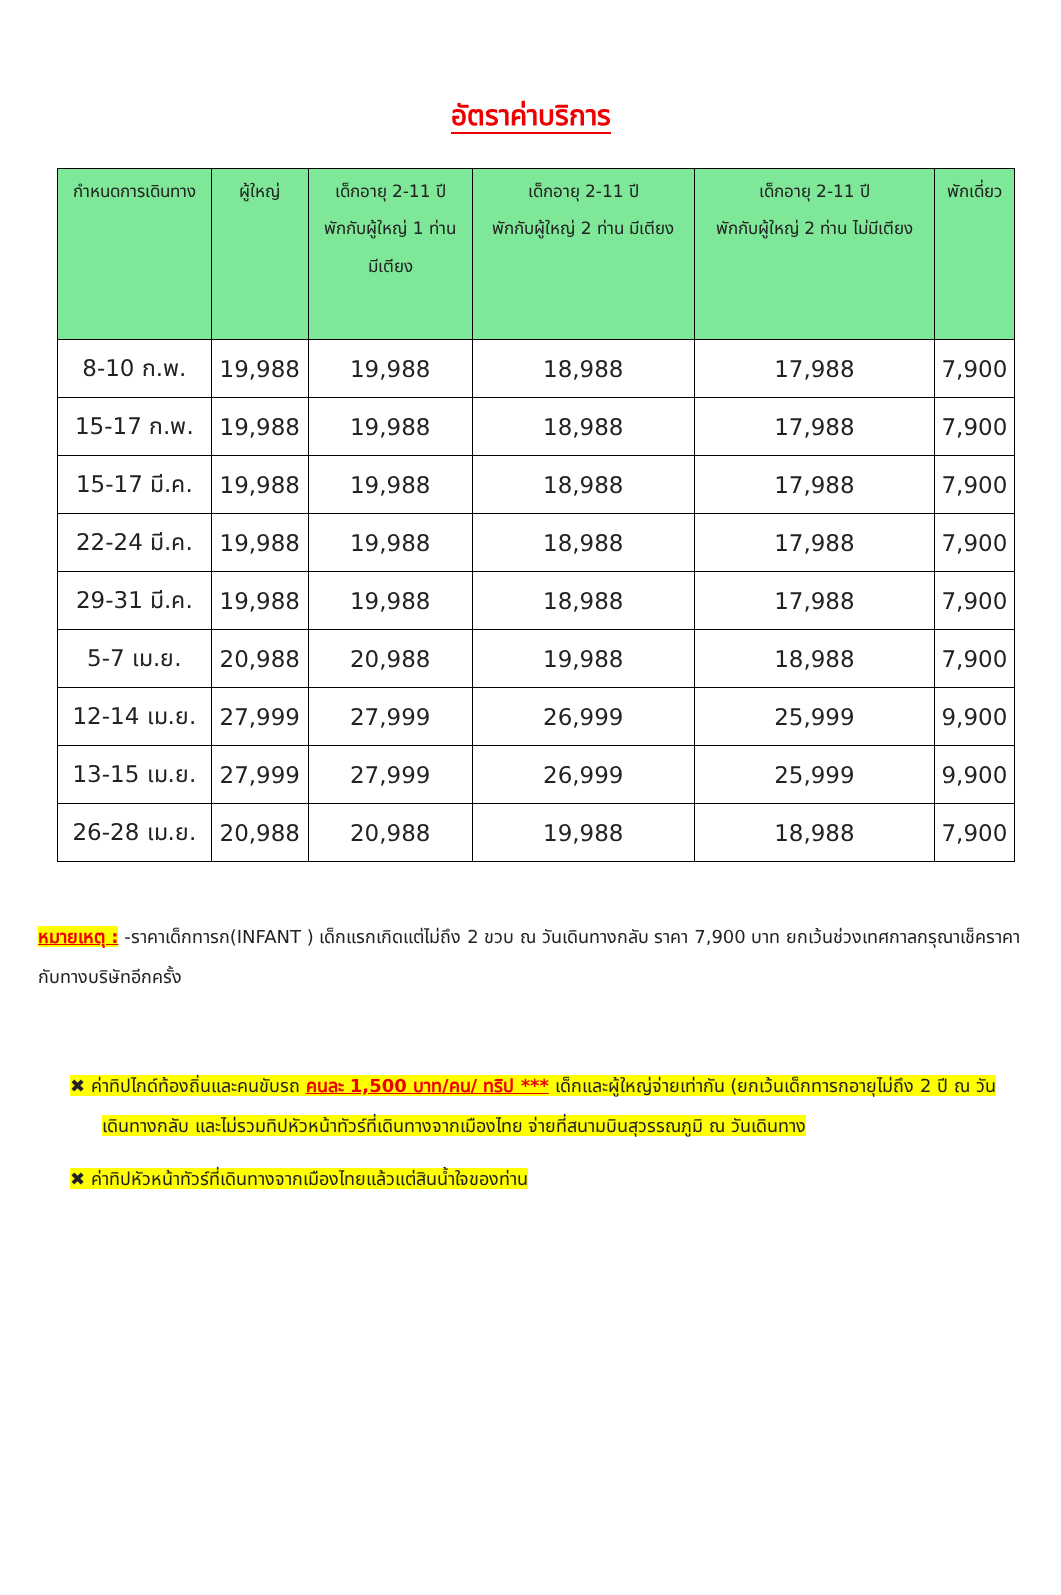อัตราค่าบริการ
| กำหนดการเดินทาง | ผู้ใหญ่ | เด็กอายุ 2-11 ปี พักกับผู้ใหญ่ 1 ท่าน มีเตียง | เด็กอายุ 2-11 ปี พักกับผู้ใหญ่ 2 ท่าน มีเตียง | เด็กอายุ 2-11 ปี พักกับผู้ใหญ่ 2 ท่าน ไม่มีเตียง | พักเดี่ยว |
| --- | --- | --- | --- | --- | --- |
| 8-10 ก.พ. | 19,988 | 19,988 | 18,988 | 17,988 | 7,900 |
| 15-17 ก.พ. | 19,988 | 19,988 | 18,988 | 17,988 | 7,900 |
| 15-17 มี.ค. | 19,988 | 19,988 | 18,988 | 17,988 | 7,900 |
| 22-24 มี.ค. | 19,988 | 19,988 | 18,988 | 17,988 | 7,900 |
| 29-31 มี.ค. | 19,988 | 19,988 | 18,988 | 17,988 | 7,900 |
| 5-7 เม.ย. | 20,988 | 20,988 | 19,988 | 18,988 | 7,900 |
| 12-14 เม.ย. | 27,999 | 27,999 | 26,999 | 25,999 | 9,900 |
| 13-15 เม.ย. | 27,999 | 27,999 | 26,999 | 25,999 | 9,900 |
| 26-28 เม.ย. | 20,988 | 20,988 | 19,988 | 18,988 | 7,900 |
หมายเหตุ : -ราคาเด็กทารก(INFANT ) เด็กแรกเกิดแต่ไม่ถึง 2 ขวบ ณ วันเดินทางกลับ ราคา 7,900 บาท ยกเว้นช่วงเทศกาลกรุณาเช็คราคากับทางบริษัทอีกครั้ง
✖ ค่าทิปไกด์ท้องถิ่นและคนขับรถ คนละ 1,500 บาท/คน/ ทริป *** เด็กและผู้ใหญ่จ่ายเท่ากัน (ยกเว้นเด็กทารกอายุไม่ถึง 2 ปี ณ วันเดินทางกลับ และไม่รวมทิปหัวหน้าทัวร์ที่เดินทางจากเมืองไทย จ่ายที่สนามบินสุวรรณภูมิ ณ วันเดินทาง
✖ ค่าทิปหัวหน้าทัวร์ที่เดินทางจากเมืองไทยแล้วแต่สินน้ำใจของท่าน